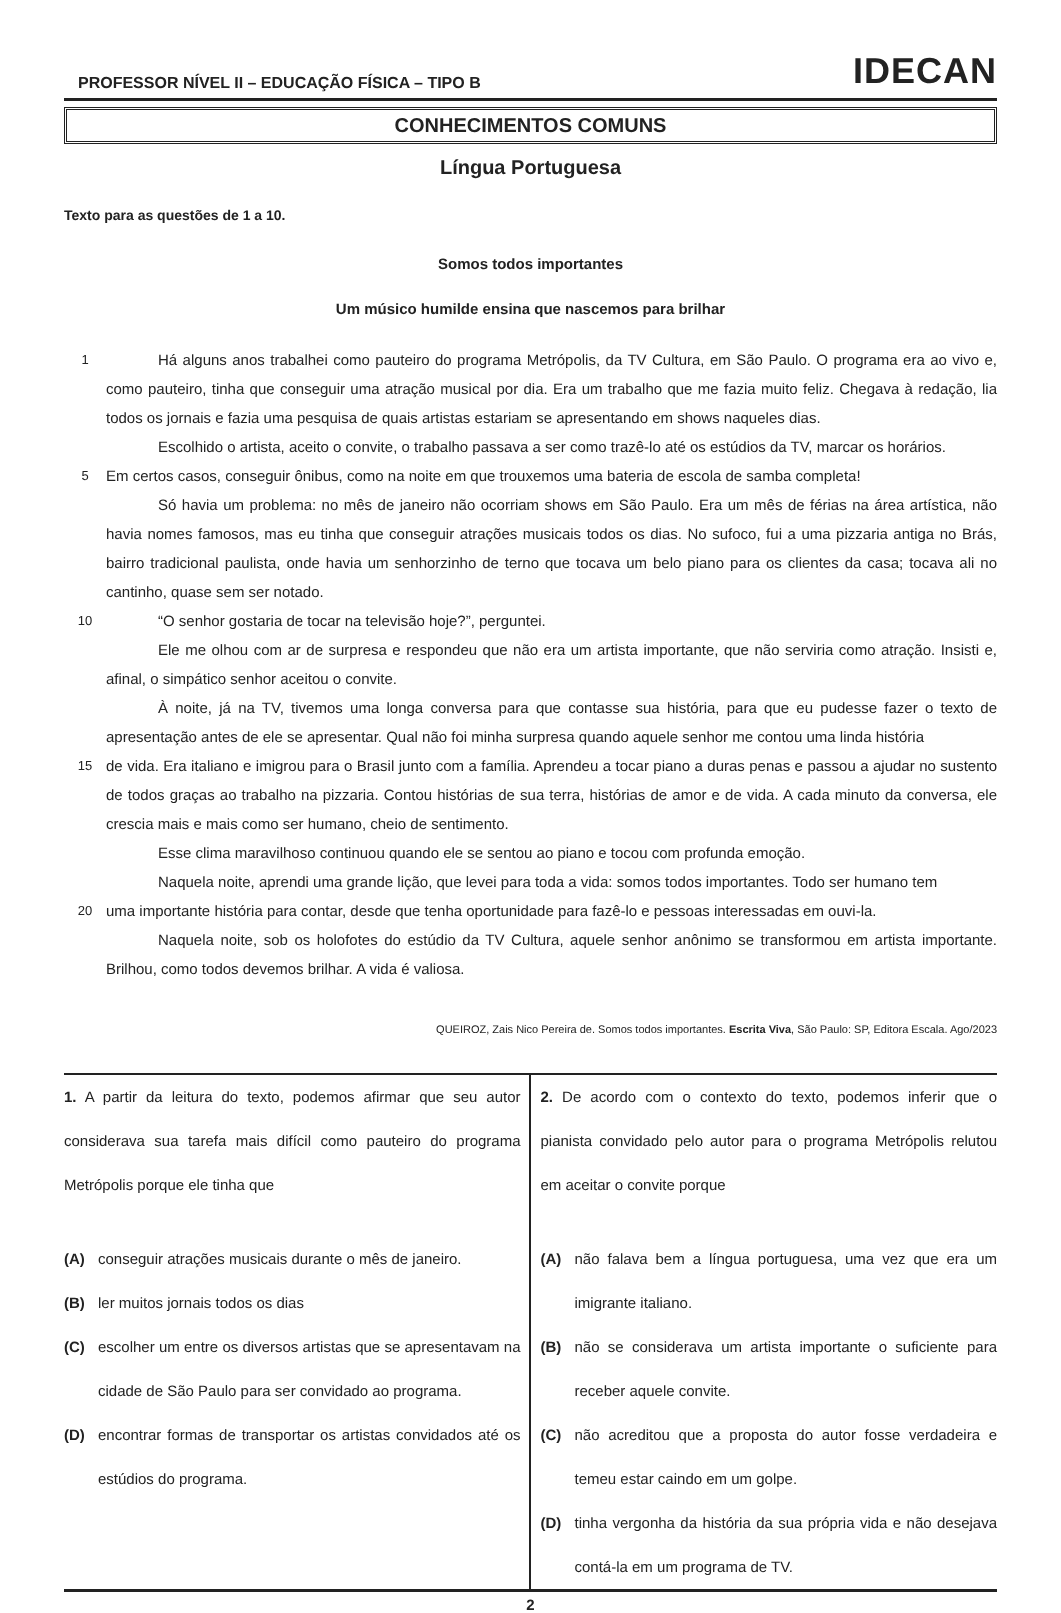PROFESSOR NÍVEL II – EDUCAÇÃO FÍSICA – TIPO B IDECAN
CONHECIMENTOS COMUNS
Língua Portuguesa
Texto para as questões de 1 a 10.
Somos todos importantes
Um músico humilde ensina que nascemos para brilhar
1
Há alguns anos trabalhei como pauteiro do programa Metrópolis, da TV Cultura, em São Paulo. O programa era ao vivo e, como pauteiro, tinha que conseguir uma atração musical por dia. Era um trabalho que me fazia muito feliz. Chegava à redação, lia todos os jornais e fazia uma pesquisa de quais artistas estariam se apresentando em shows naqueles dias.
Escolhido o artista, aceito o convite, o trabalho passava a ser como trazê-lo até os estúdios da TV, marcar os horários.
5
Em certos casos, conseguir ônibus, como na noite em que trouxemos uma bateria de escola de samba completa!
Só havia um problema: no mês de janeiro não ocorriam shows em São Paulo. Era um mês de férias na área artística, não havia nomes famosos, mas eu tinha que conseguir atrações musicais todos os dias. No sufoco, fui a uma pizzaria antiga no Brás, bairro tradicional paulista, onde havia um senhorzinho de terno que tocava um belo piano para os clientes da casa; tocava ali no cantinho, quase sem ser notado.
10
“O senhor gostaria de tocar na televisão hoje?”, perguntei.
Ele me olhou com ar de surpresa e respondeu que não era um artista importante, que não serviria como atração. Insisti e, afinal, o simpático senhor aceitou o convite.
À noite, já na TV, tivemos uma longa conversa para que contasse sua história, para que eu pudesse fazer o texto de apresentação antes de ele se apresentar. Qual não foi minha surpresa quando aquele senhor me contou uma linda história
15
de vida. Era italiano e imigrou para o Brasil junto com a família. Aprendeu a tocar piano a duras penas e passou a ajudar no sustento de todos graças ao trabalho na pizzaria. Contou histórias de sua terra, histórias de amor e de vida. A cada minuto da conversa, ele crescia mais e mais como ser humano, cheio de sentimento.
Esse clima maravilhoso continuou quando ele se sentou ao piano e tocou com profunda emoção.
Naquela noite, aprendi uma grande lição, que levei para toda a vida: somos todos importantes. Todo ser humano tem
20
uma importante história para contar, desde que tenha oportunidade para fazê-lo e pessoas interessadas em ouvi-la.
Naquela noite, sob os holofotes do estúdio da TV Cultura, aquele senhor anônimo se transformou em artista importante. Brilhou, como todos devemos brilhar. A vida é valiosa.
QUEIROZ, Zais Nico Pereira de. Somos todos importantes. Escrita Viva, São Paulo: SP, Editora Escala. Ago/2023
1. A partir da leitura do texto, podemos afirmar que seu autor considerava sua tarefa mais difícil como pauteiro do programa Metrópolis porque ele tinha que
(A) conseguir atrações musicais durante o mês de janeiro.
(B) ler muitos jornais todos os dias
(C) escolher um entre os diversos artistas que se apresentavam na cidade de São Paulo para ser convidado ao programa.
(D) encontrar formas de transportar os artistas convidados até os estúdios do programa.
2. De acordo com o contexto do texto, podemos inferir que o pianista convidado pelo autor para o programa Metrópolis relutou em aceitar o convite porque
(A) não falava bem a língua portuguesa, uma vez que era um imigrante italiano.
(B) não se considerava um artista importante o suficiente para receber aquele convite.
(C) não acreditou que a proposta do autor fosse verdadeira e temeu estar caindo em um golpe.
(D) tinha vergonha da história da sua própria vida e não desejava contá-la em um programa de TV.
2